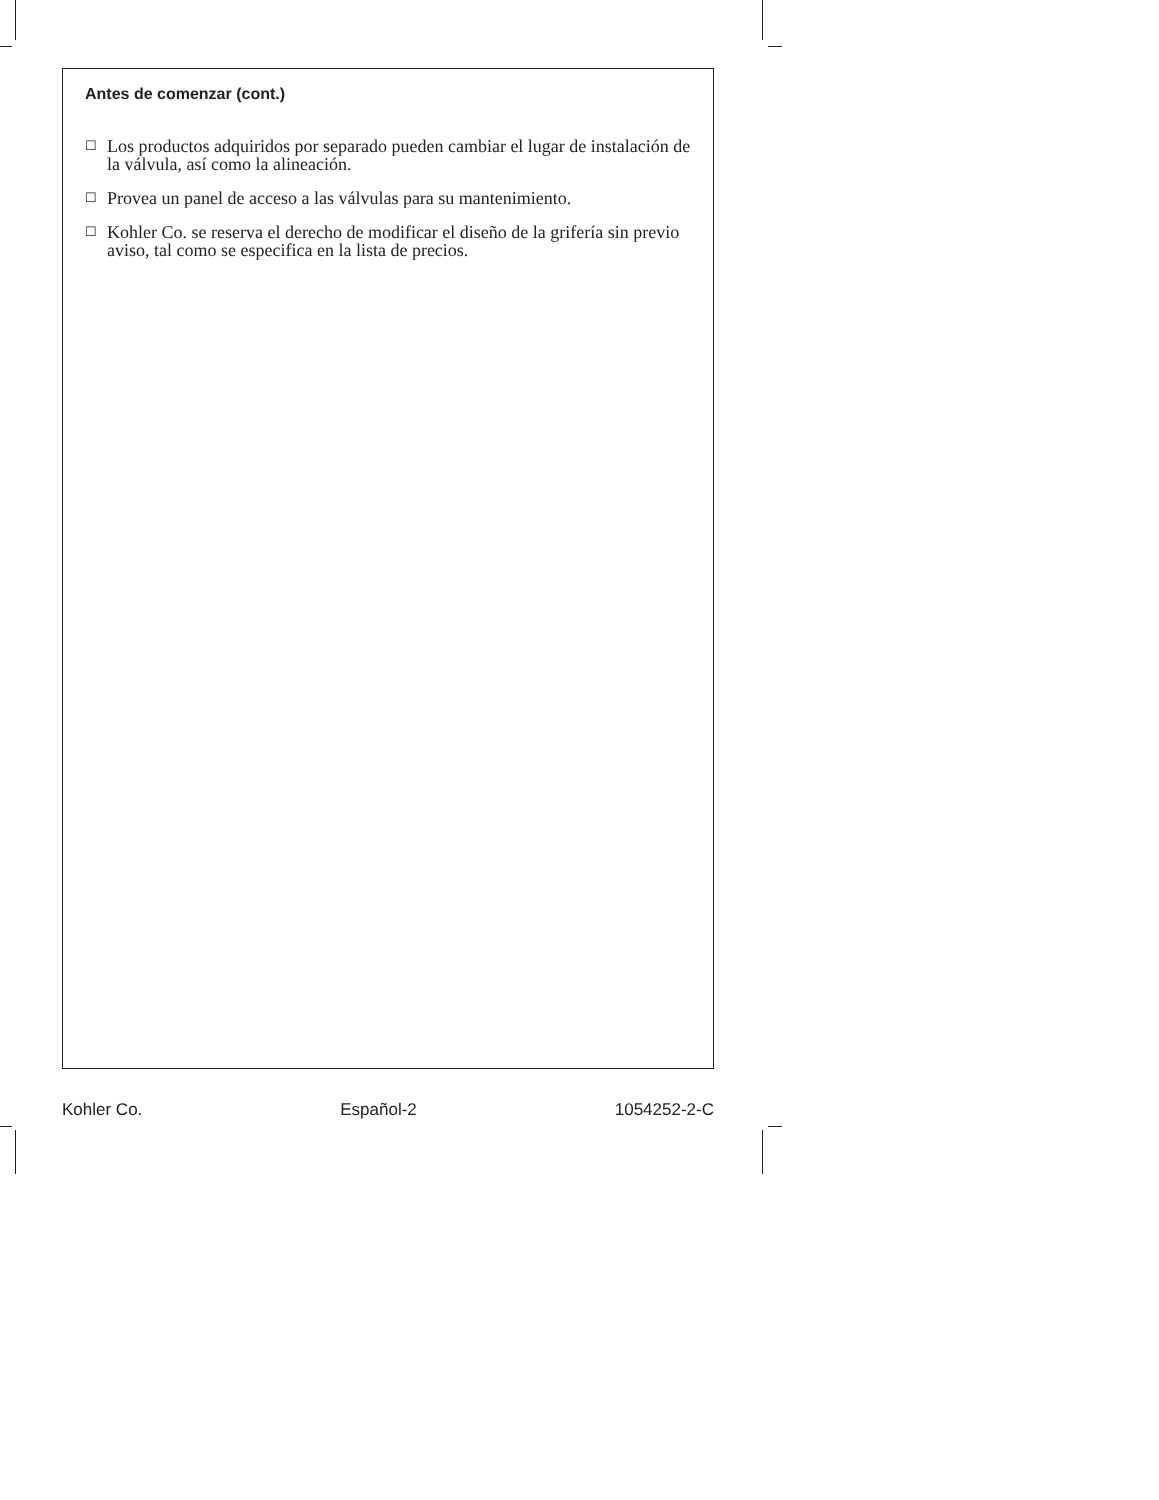Antes de comenzar (cont.)
☐ Los productos adquiridos por separado pueden cambiar el lugar de instalación de la válvula, así como la alineación.
☐ Provea un panel de acceso a las válvulas para su mantenimiento.
☐ Kohler Co. se reserva el derecho de modificar el diseño de la grifería sin previo aviso, tal como se especifica en la lista de precios.
Kohler Co. Español-2 1054252-2-C